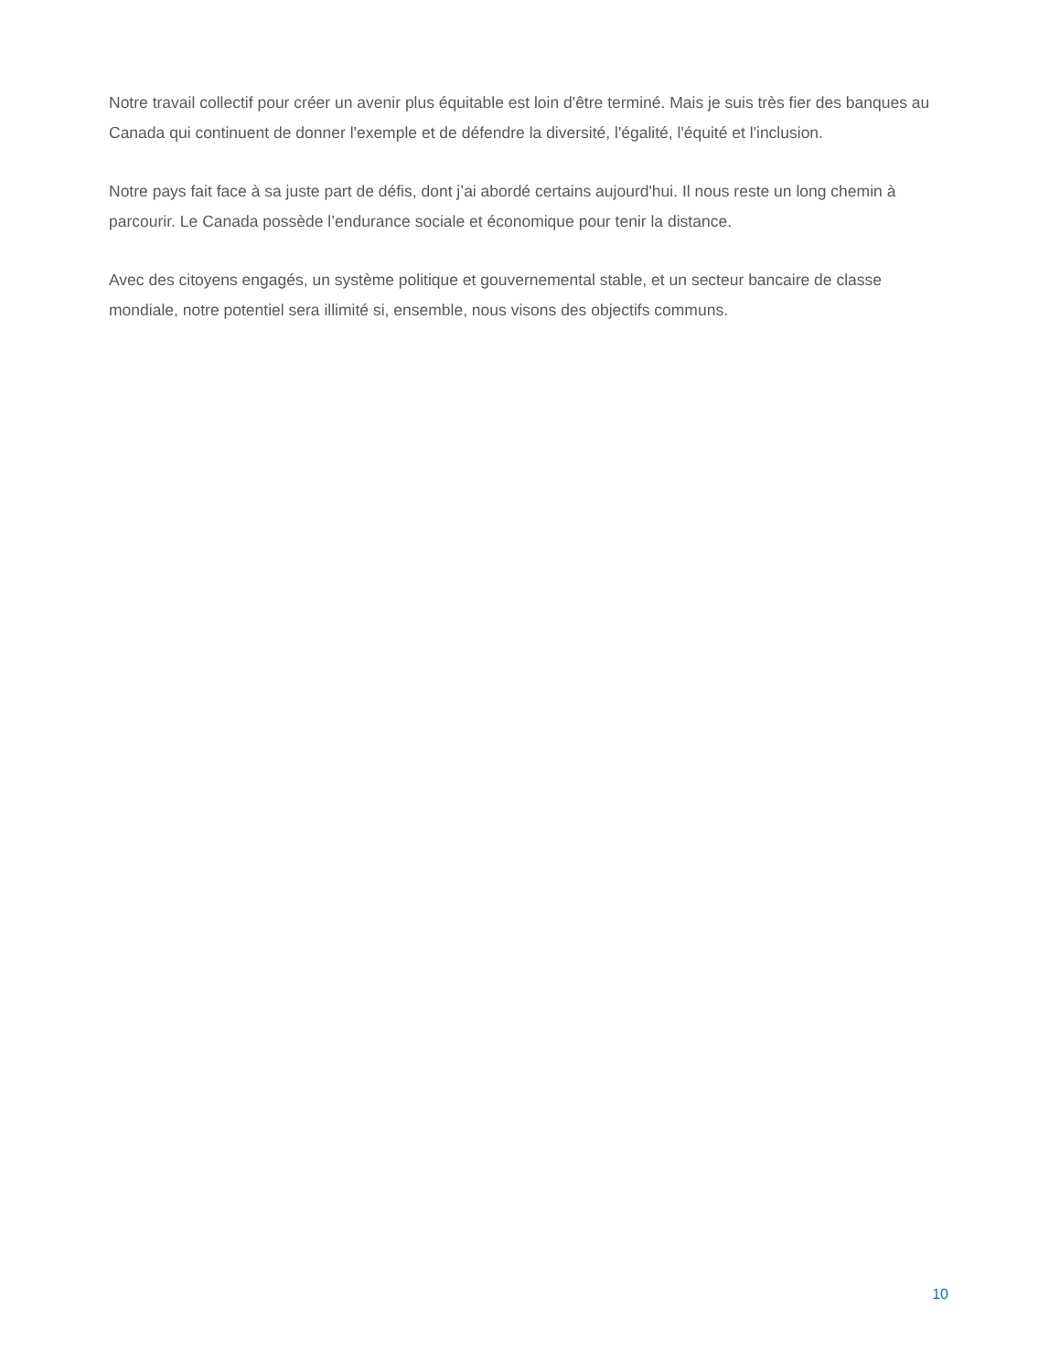Notre travail collectif pour créer un avenir plus équitable est loin d'être terminé. Mais je suis très fier des banques au Canada qui continuent de donner l'exemple et de défendre la diversité, l'égalité, l'équité et l'inclusion.
Notre pays fait face à sa juste part de défis, dont j’ai abordé certains aujourd'hui. Il nous reste un long chemin à parcourir. Le Canada possède l’endurance sociale et économique pour tenir la distance.
Avec des citoyens engagés, un système politique et gouvernemental stable, et un secteur bancaire de classe mondiale, notre potentiel sera illimité si, ensemble, nous visons des objectifs communs.
10